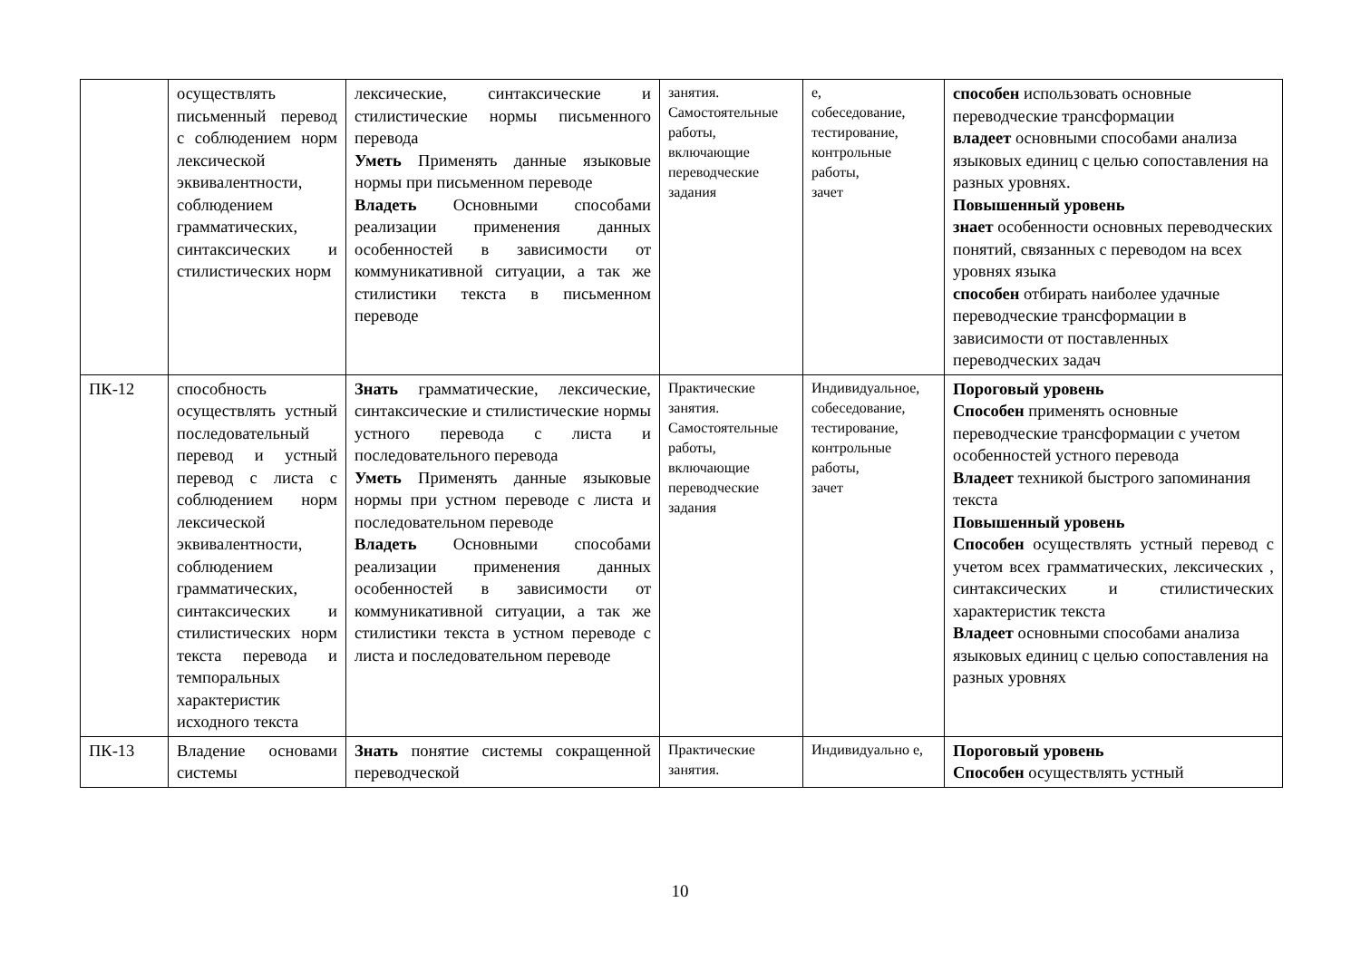| | осуществлять письменный перевод с соблюдением норм лексической эквивалентности, соблюдением грамматических, синтаксических и стилистических норм | лексические, синтаксические и стилистические нормы письменного перевода Уметь Применять данные языковые нормы при письменном переводе Владеть Основными способами реализации применения данных особенностей в зависимости от коммуникативной ситуации, а так же стилистики текста в письменном переводе | занятия. Самостоятельные работы, включающие переводческие задания | е, собеседование, тестирование, контрольные работы, зачет | способен использовать основные переводческие трансформации владеет основными способами анализа языковых единиц с целью сопоставления на разных уровнях. Повышенный уровень знает особенности основных переводческих понятий, связанных с переводом на всех уровнях языка способен отбирать наиболее удачные переводческие трансформации в зависимости от поставленных переводческих задач |
| ПК-12 | способность осуществлять устный последовательный перевод и устный перевод с листа с соблюдением норм лексической эквивалентности, соблюдением грамматических, синтаксических и стилистических норм текста перевода и темпоральных характеристик исходного текста | Знать грамматические, лексические, синтаксические и стилистические нормы устного перевода с листа и последовательного перевода Уметь Применять данные языковые нормы при устном переводе с листа и последовательном переводе Владеть Основными способами реализации применения данных особенностей в зависимости от коммуникативной ситуации, а так же стилистики текста в устном переводе с листа и последовательном переводе | Практические занятия. Самостоятельные работы, включающие переводческие задания | Индивидуальное, собеседование, тестирование, контрольные работы, зачет | Пороговый уровень Способен применять основные переводческие трансформации с учетом особенностей устного перевода Владеет техникой быстрого запоминания текста Повышенный уровень Способен осуществлять устный перевод с учетом всех грамматических, лексических , синтаксических и стилистических характеристик текста Владеет основными способами анализа языковых единиц с целью сопоставления на разных уровнях |
| ПК-13 | Владение основами системы | Знать понятие системы сокращенной переводческой | Практические занятия. | Индивидуально е, | Пороговый уровень Способен осуществлять устный |
10